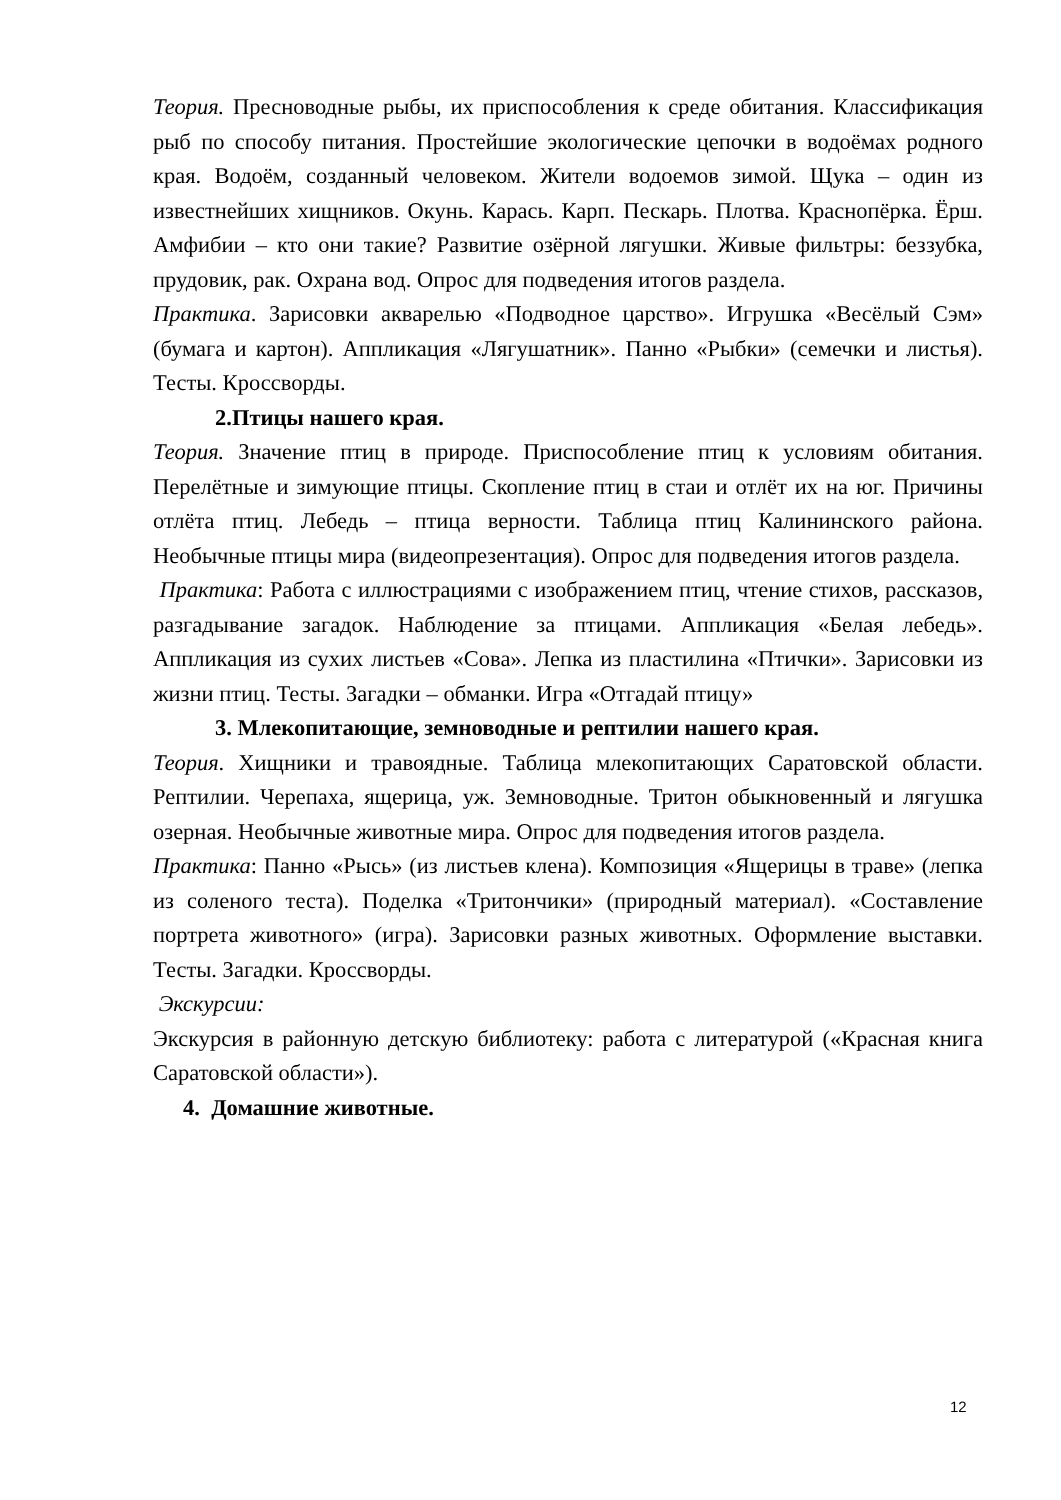Теория. Пресноводные рыбы, их приспособления к среде обитания. Классификация рыб по способу питания. Простейшие экологические цепочки в водоёмах родного края. Водоём, созданный человеком. Жители водоемов зимой. Щука – один из известнейших хищников. Окунь. Карась. Карп. Пескарь. Плотва. Краснопёрка. Ёрш. Амфибии – кто они такие? Развитие озёрной лягушки. Живые фильтры: беззубка, прудовик, рак. Охрана вод. Опрос для подведения итогов раздела.
Практика. Зарисовки акварелью «Подводное царство». Игрушка «Весёлый Сэм» (бумага и картон). Аппликация «Лягушатник». Панно «Рыбки» (семечки и листья). Тесты. Кроссворды.
2.Птицы нашего края.
Теория. Значение птиц в природе. Приспособление птиц к условиям обитания. Перелётные и зимующие птицы. Скопление птиц в стаи и отлёт их на юг. Причины отлёта птиц. Лебедь – птица верности. Таблица птиц Калининского района. Необычные птицы мира (видеопрезентация). Опрос для подведения итогов раздела.
Практика: Работа с иллюстрациями с изображением птиц, чтение стихов, рассказов, разгадывание загадок. Наблюдение за птицами. Аппликация «Белая лебедь». Аппликация из сухих листьев «Сова». Лепка из пластилина «Птички». Зарисовки из жизни птиц. Тесты. Загадки – обманки. Игра «Отгадай птицу»
3. Млекопитающие, земноводные и рептилии нашего края.
Теория. Хищники и травоядные. Таблица млекопитающих Саратовской области. Рептилии. Черепаха, ящерица, уж. Земноводные. Тритон обыкновенный и лягушка озерная. Необычные животные мира. Опрос для подведения итогов раздела.
Практика: Панно «Рысь» (из листьев клена). Композиция «Ящерицы в траве» (лепка из соленого теста). Поделка «Тритончики» (природный материал). «Составление портрета животного» (игра). Зарисовки разных животных. Оформление выставки. Тесты. Загадки. Кроссворды.
Экскурсии:
Экскурсия в районную детскую библиотеку: работа с литературой («Красная книга Саратовской области»).
4. Домашние животные.
12